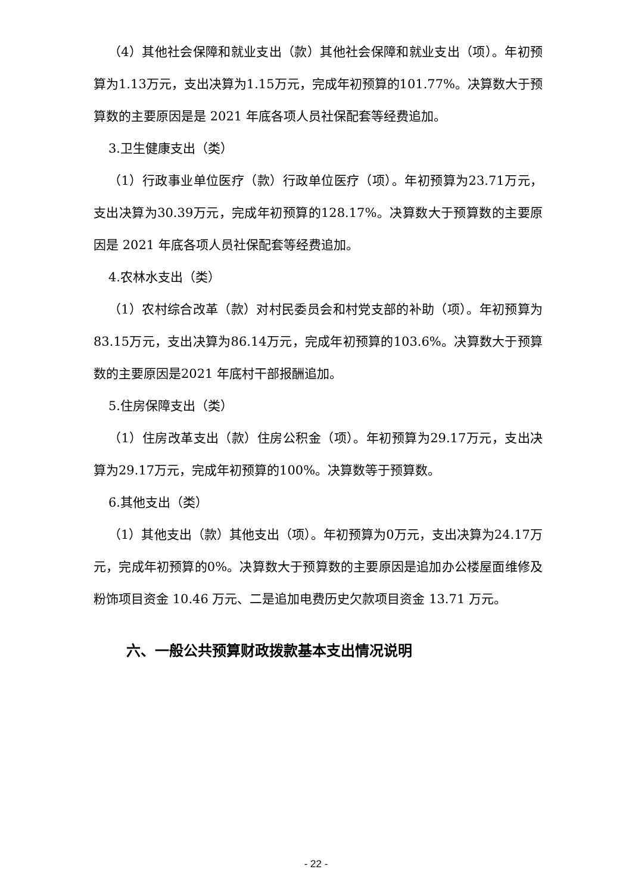（4）其他社会保障和就业支出（款）其他社会保障和就业支出（项）。年初预算为1.13万元，支出决算为1.15万元，完成年初预算的101.77%。决算数大于预算数的主要原因是是 2021 年底各项人员社保配套等经费追加。
3.卫生健康支出（类）
（1）行政事业单位医疗（款）行政单位医疗（项）。年初预算为23.71万元，支出决算为30.39万元，完成年初预算的128.17%。决算数大于预算数的主要原因是 2021 年底各项人员社保配套等经费追加。
4.农林水支出（类）
（1）农村综合改革（款）对村民委员会和村党支部的补助（项）。年初预算为83.15万元，支出决算为86.14万元，完成年初预算的103.6%。决算数大于预算数的主要原因是2021 年底村干部报酬追加。
5.住房保障支出（类）
（1）住房改革支出（款）住房公积金（项）。年初预算为29.17万元，支出决算为29.17万元，完成年初预算的100%。决算数等于预算数。
6.其他支出（类）
（1）其他支出（款）其他支出（项）。年初预算为0万元，支出决算为24.17万元，完成年初预算的0%。决算数大于预算数的主要原因是追加办公楼屋面维修及粉饰项目资金 10.46 万元、二是追加电费历史欠款项目资金 13.71 万元。
六、一般公共预算财政拨款基本支出情况说明
- 22 -